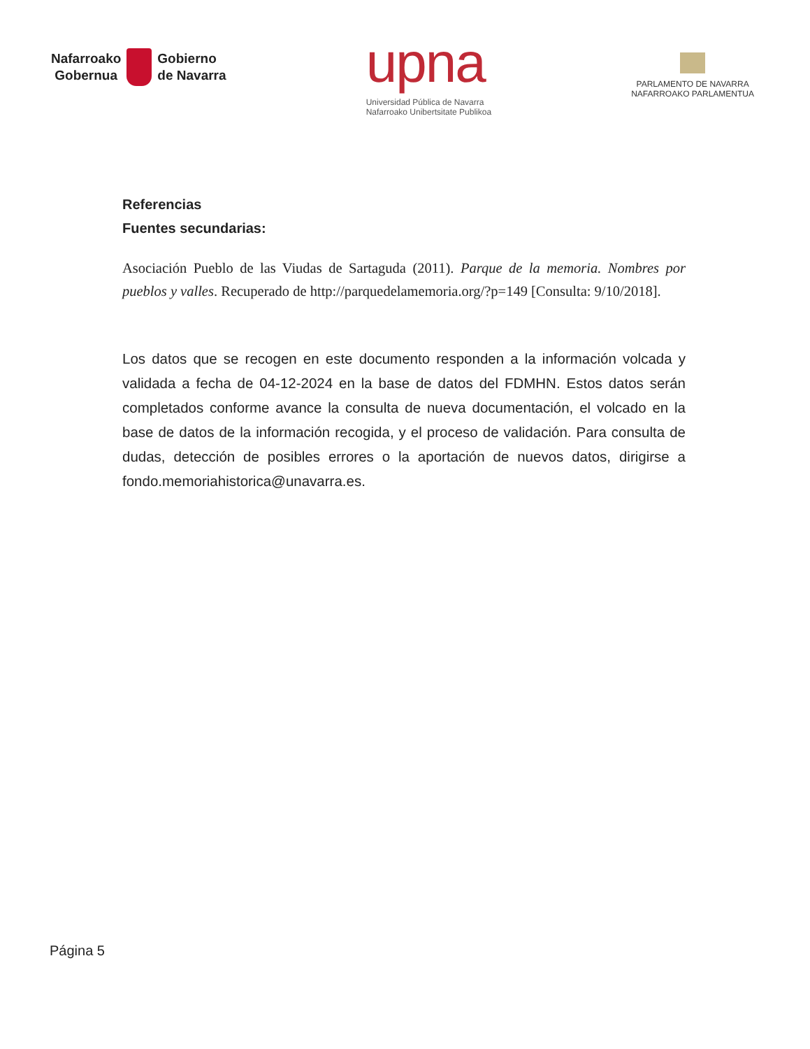Nafarroako
Gobernua
Gobierno
de Navarra
upna
Universidad Pública de Navarra
Nafarroako Unibertsitate Publikoa
PARLAMENTO DE NAVARRA
NAFARROAKO PARLAMENTUA
Referencias
Fuentes secundarias:
Asociación Pueblo de las Viudas de Sartaguda (2011). Parque de la memoria. Nombres por pueblos y valles. Recuperado de http://parquedelamemoria.org/?p=149 [Consulta: 9/10/2018].
Los datos que se recogen en este documento responden a la información volcada y validada a fecha de 04-12-2024 en la base de datos del FDMHN. Estos datos serán completados conforme avance la consulta de nueva documentación, el volcado en la base de datos de la información recogida, y el proceso de validación. Para consulta de dudas, detección de posibles errores o la aportación de nuevos datos, dirigirse a fondo.memoriahistorica@unavarra.es.
Página 5